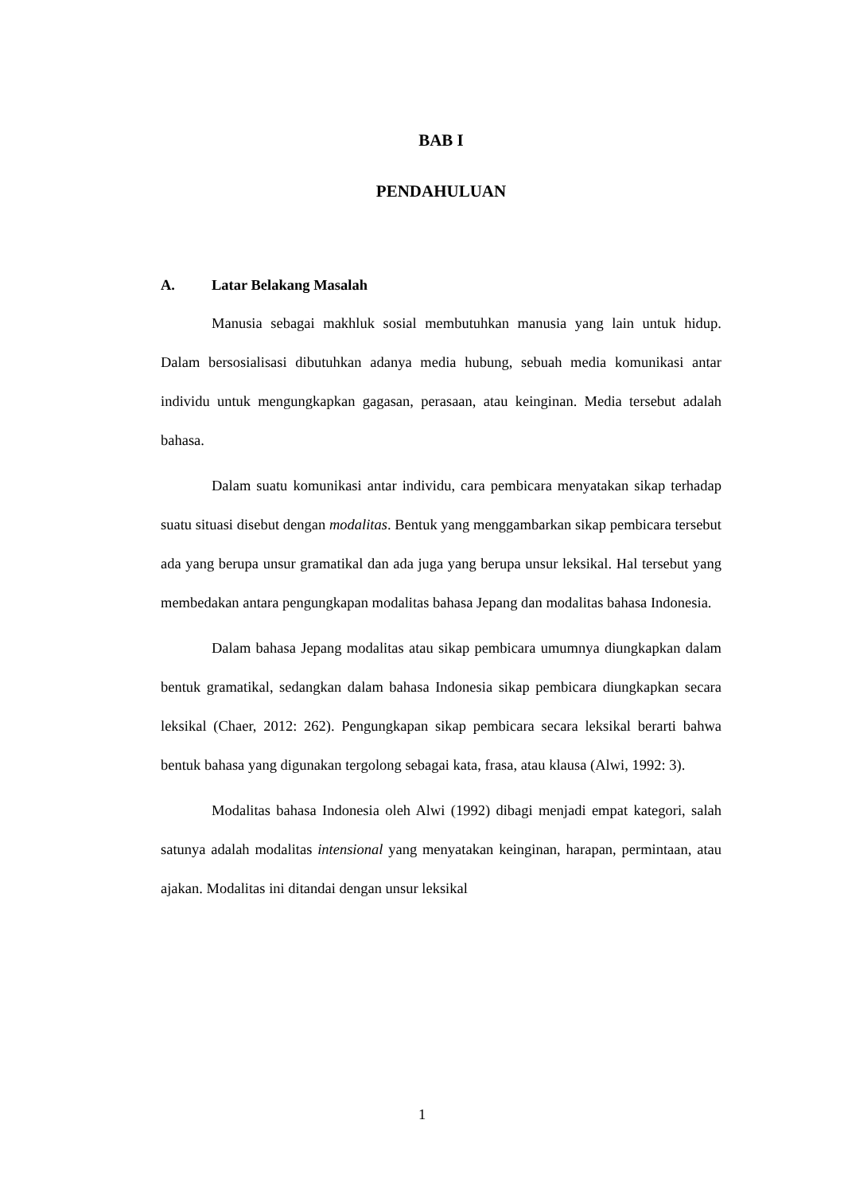BAB I
PENDAHULUAN
A. Latar Belakang Masalah
Manusia sebagai makhluk sosial membutuhkan manusia yang lain untuk hidup. Dalam bersosialisasi dibutuhkan adanya media hubung, sebuah media komunikasi antar individu untuk mengungkapkan gagasan, perasaan, atau keinginan. Media tersebut adalah bahasa.
Dalam suatu komunikasi antar individu, cara pembicara menyatakan sikap terhadap suatu situasi disebut dengan modalitas. Bentuk yang menggambarkan sikap pembicara tersebut ada yang berupa unsur gramatikal dan ada juga yang berupa unsur leksikal. Hal tersebut yang membedakan antara pengungkapan modalitas bahasa Jepang dan modalitas bahasa Indonesia.
Dalam bahasa Jepang modalitas atau sikap pembicara umumnya diungkapkan dalam bentuk gramatikal, sedangkan dalam bahasa Indonesia sikap pembicara diungkapkan secara leksikal (Chaer, 2012: 262). Pengungkapan sikap pembicara secara leksikal berarti bahwa bentuk bahasa yang digunakan tergolong sebagai kata, frasa, atau klausa (Alwi, 1992: 3).
Modalitas bahasa Indonesia oleh Alwi (1992) dibagi menjadi empat kategori, salah satunya adalah modalitas intensional yang menyatakan keinginan, harapan, permintaan, atau ajakan. Modalitas ini ditandai dengan unsur leksikal
1